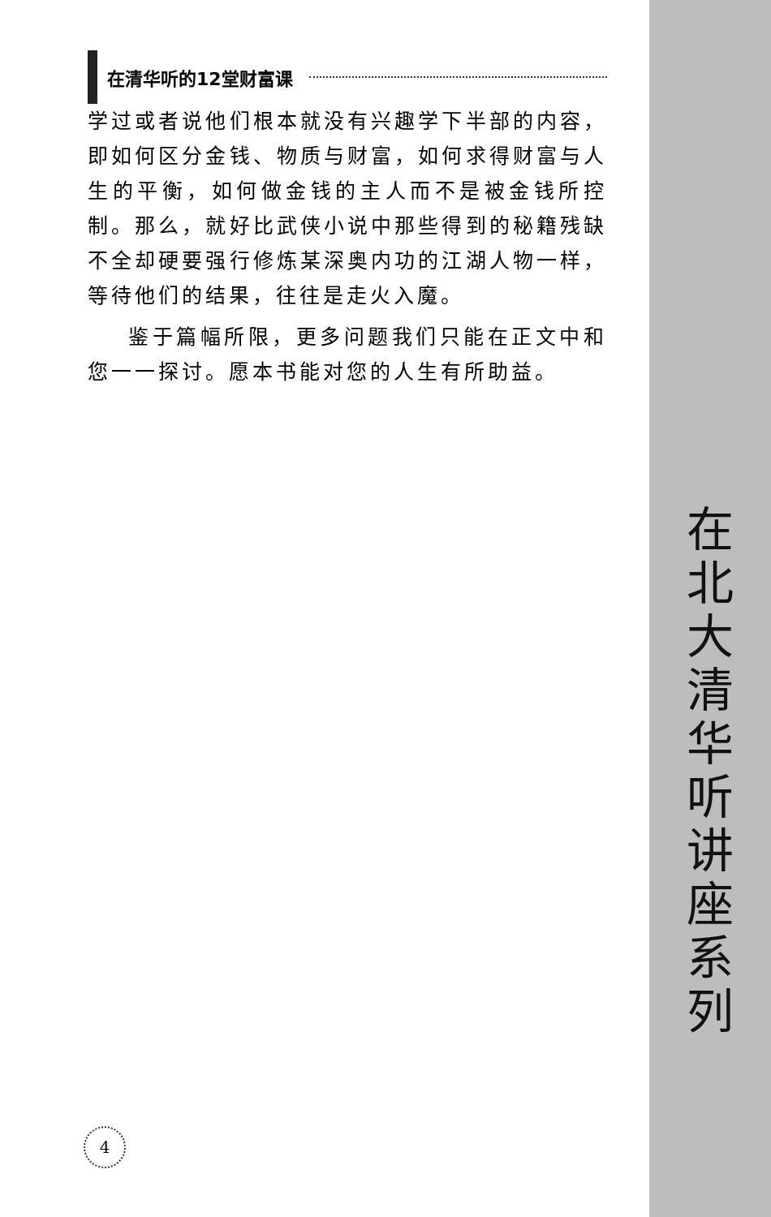在北大清华听讲座系列
在清华听的12堂财富课
学过或者说他们根本就没有兴趣学下半部的内容，即如何区分金钱、物质与财富，如何求得财富与人生的平衡，如何做金钱的主人而不是被金钱所控制。那么，就好比武侠小说中那些得到的秘籍残缺不全却硬要强行修炼某深奥内功的江湖人物一样，等待他们的结果，往往是走火入魔。
鉴于篇幅所限，更多问题我们只能在正文中和您一一探讨。愿本书能对您的人生有所助益。
4